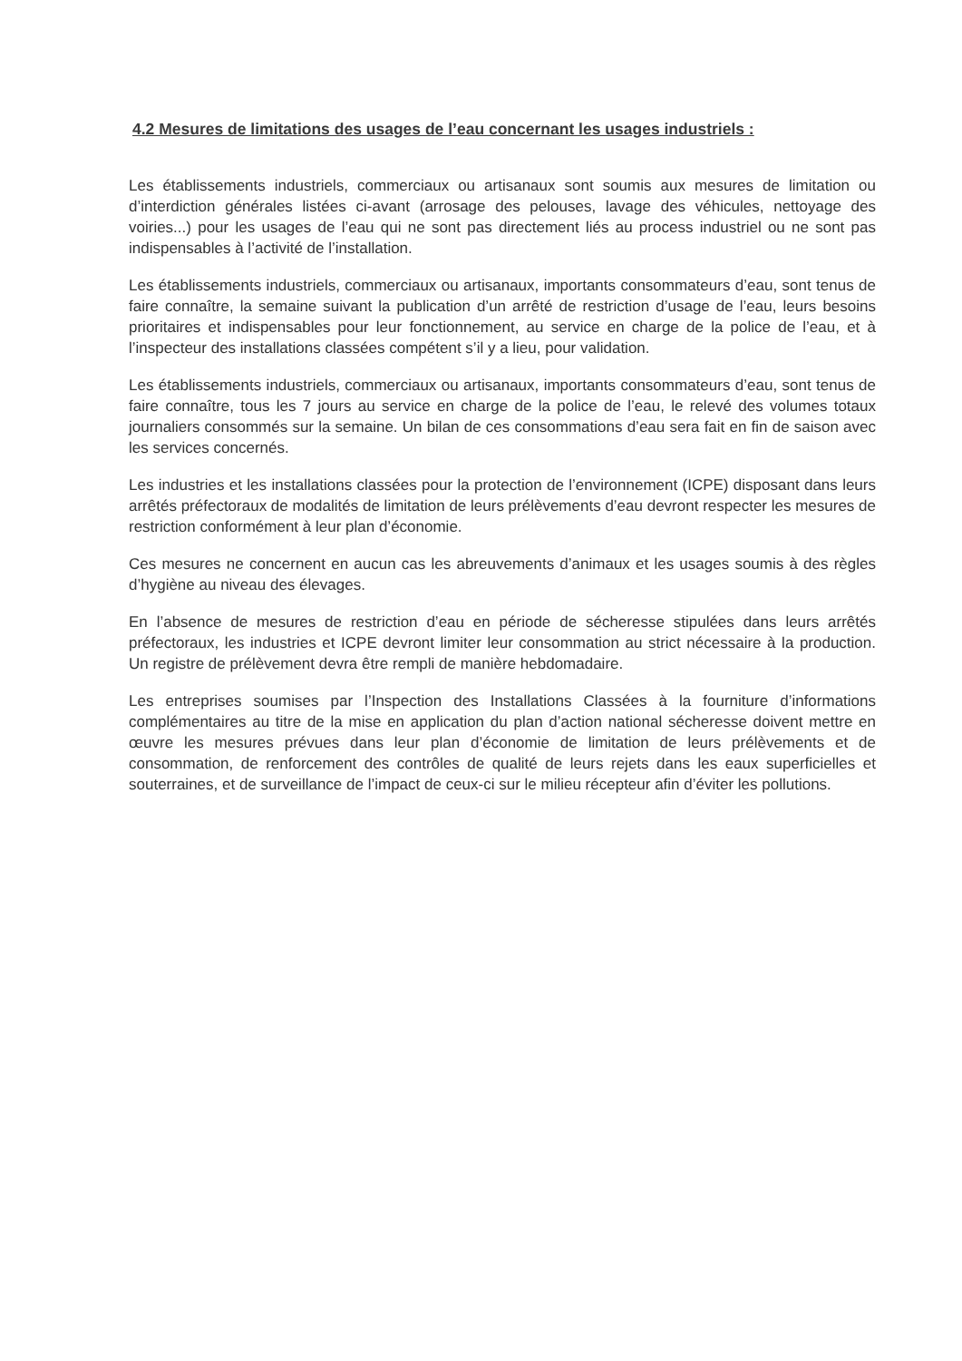4.2 Mesures de limitations des usages de l’eau concernant les usages industriels :
Les établissements industriels, commerciaux ou artisanaux sont soumis aux mesures de limitation ou d’interdiction générales listées ci-avant (arrosage des pelouses, lavage des véhicules, nettoyage des voiries...) pour les usages de l’eau qui ne sont pas directement liés au process industriel ou ne sont pas indispensables à l’activité de l’installation.
Les établissements industriels, commerciaux ou artisanaux, importants consommateurs d’eau, sont tenus de faire connaître, la semaine suivant la publication d’un arrêté de restriction d’usage de l’eau, leurs besoins prioritaires et indispensables pour leur fonctionnement, au service en charge de la police de l’eau, et à l’inspecteur des installations classées compétent s’il y a lieu, pour validation.
Les établissements industriels, commerciaux ou artisanaux, importants consommateurs d’eau, sont tenus de faire connaître, tous les 7 jours au service en charge de la police de l’eau, le relevé des volumes totaux journaliers consommés sur la semaine. Un bilan de ces consommations d’eau sera fait en fin de saison avec les services concernés.
Les industries et les installations classées pour la protection de l’environnement (ICPE) disposant dans leurs arrêtés préfectoraux de modalités de limitation de leurs prélèvements d’eau devront respecter les mesures de restriction conformément à leur plan d’économie.
Ces mesures ne concernent en aucun cas les abreuvements d’animaux et les usages soumis à des règles d’hygiène au niveau des élevages.
En l’absence de mesures de restriction d’eau en période de sécheresse stipulées dans leurs arrêtés préfectoraux, les industries et ICPE devront limiter leur consommation au strict nécessaire à la production. Un registre de prélèvement devra être rempli de manière hebdomadaire.
Les entreprises soumises par l’Inspection des Installations Classées à la fourniture d’informations complémentaires au titre de la mise en application du plan d’action national sécheresse doivent mettre en œuvre les mesures prévues dans leur plan d’économie de limitation de leurs prélèvements et de consommation, de renforcement des contrôles de qualité de leurs rejets dans les eaux superficielles et souterraines, et de surveillance de l’impact de ceux-ci sur le milieu récepteur afin d’éviter les pollutions.